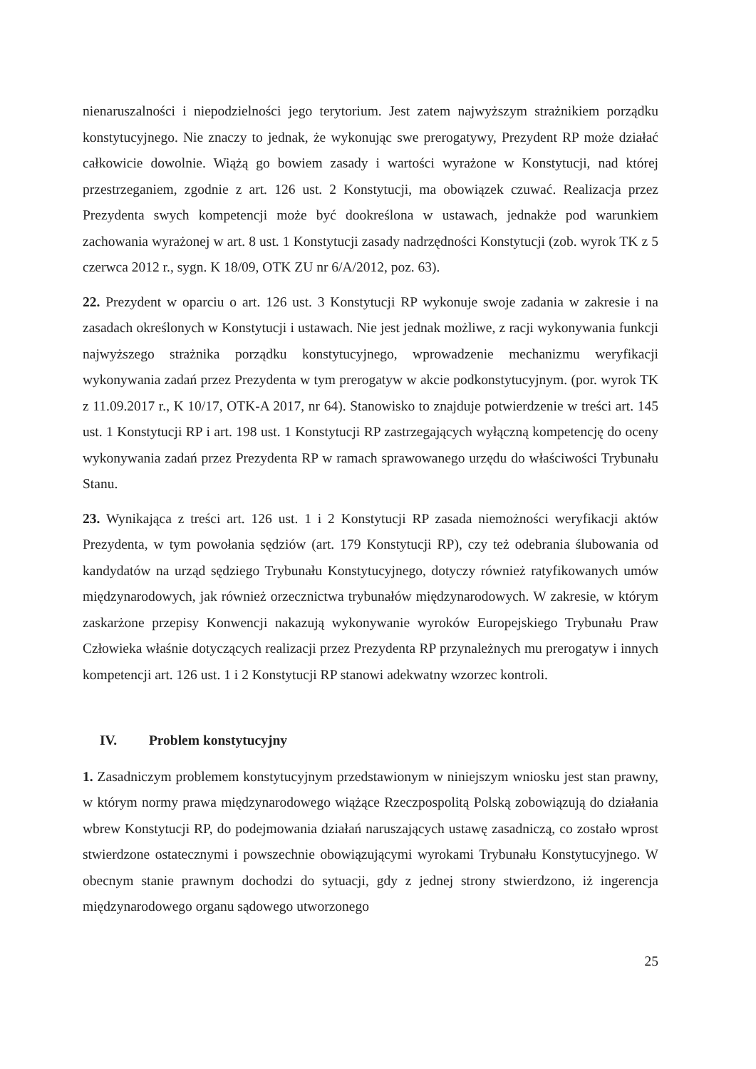nienaruszalności i niepodzielności jego terytorium. Jest zatem najwyższym strażnikiem porządku konstytucyjnego. Nie znaczy to jednak, że wykonując swe prerogatywy, Prezydent RP może działać całkowicie dowolnie. Wiążą go bowiem zasady i wartości wyrażone w Konstytucji, nad której przestrzeganiem, zgodnie z art. 126 ust. 2 Konstytucji, ma obowiązek czuwać. Realizacja przez Prezydenta swych kompetencji może być dookreślona w ustawach, jednakże pod warunkiem zachowania wyrażonej w art. 8 ust. 1 Konstytucji zasady nadrzędności Konstytucji (zob. wyrok TK z 5 czerwca 2012 r., sygn. K 18/09, OTK ZU nr 6/A/2012, poz. 63).
22. Prezydent w oparciu o art. 126 ust. 3 Konstytucji RP wykonuje swoje zadania w zakresie i na zasadach określonych w Konstytucji i ustawach. Nie jest jednak możliwe, z racji wykonywania funkcji najwyższego strażnika porządku konstytucyjnego, wprowadzenie mechanizmu weryfikacji wykonywania zadań przez Prezydenta w tym prerogatyw w akcie podkonstytucyjnym. (por. wyrok TK z 11.09.2017 r., K 10/17, OTK-A 2017, nr 64). Stanowisko to znajduje potwierdzenie w treści art. 145 ust. 1 Konstytucji RP i art. 198 ust. 1 Konstytucji RP zastrzegających wyłączną kompetencję do oceny wykonywania zadań przez Prezydenta RP w ramach sprawowanego urzędu do właściwości Trybunału Stanu.
23. Wynikająca z treści art. 126 ust. 1 i 2 Konstytucji RP zasada niemożności weryfikacji aktów Prezydenta, w tym powołania sędziów (art. 179 Konstytucji RP), czy też odebrania ślubowania od kandydatów na urząd sędziego Trybunału Konstytucyjnego, dotyczy również ratyfikowanych umów międzynarodowych, jak również orzecznictwa trybunałów międzynarodowych. W zakresie, w którym zaskarżone przepisy Konwencji nakazują wykonywanie wyroków Europejskiego Trybunału Praw Człowieka właśnie dotyczących realizacji przez Prezydenta RP przynależnych mu prerogatyw i innych kompetencji art. 126 ust. 1 i 2 Konstytucji RP stanowi adekwatny wzorzec kontroli.
IV. Problem konstytucyjny
1. Zasadniczym problemem konstytucyjnym przedstawionym w niniejszym wniosku jest stan prawny, w którym normy prawa międzynarodowego wiążące Rzeczpospolitą Polską zobowiązują do działania wbrew Konstytucji RP, do podejmowania działań naruszających ustawę zasadniczą, co zostało wprost stwierdzone ostatecznymi i powszechnie obowiązującymi wyrokami Trybunału Konstytucyjnego. W obecnym stanie prawnym dochodzi do sytuacji, gdy z jednej strony stwierdzono, iż ingerencja międzynarodowego organu sądowego utworzonego
25